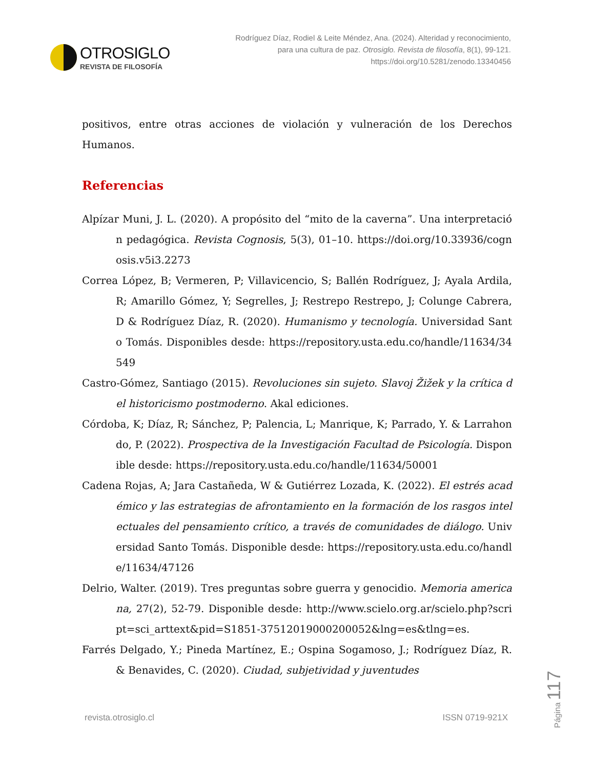OTROSIGLO
REVISTA DE FILOSOFÍA
Rodríguez Díaz, Rodiel & Leite Méndez, Ana. (2024). Alteridad y reconocimiento, para una cultura de paz. Otrosiglo. Revista de filosofía, 8(1), 99-121. https://doi.org/10.5281/zenodo.13340456
positivos, entre otras acciones de violación y vulneración de los Derechos Humanos.
Referencias
Alpízar Muni, J. L. (2020). A propósito del “mito de la caverna”. Una interpretación pedagógica. Revista Cognosis, 5(3), 01–10. https://doi.org/10.33936/cognosis.v5i3.2273
Correa López, B; Vermeren, P; Villavicencio, S; Ballén Rodríguez, J; Ayala Ardila, R; Amarillo Gómez, Y; Segrelles, J; Restrepo Restrepo, J; Colunge Cabrera, D & Rodríguez Díaz, R. (2020). Humanismo y tecnología. Universidad Santo Tomás. Disponibles desde: https://repository.usta.edu.co/handle/11634/34549
Castro-Gómez, Santiago (2015). Revoluciones sin sujeto. Slavoj Žižek y la crítica del historicismo postmoderno. Akal ediciones.
Córdoba, K; Díaz, R; Sánchez, P; Palencia, L; Manrique, K; Parrado, Y. & Larrahondo, P. (2022). Prospectiva de la Investigación Facultad de Psicología. Disponible desde: https://repository.usta.edu.co/handle/11634/50001
Cadena Rojas, A; Jara Castañeda, W & Gutiérrez Lozada, K. (2022). El estrés académico y las estrategias de afrontamiento en la formación de los rasgos intelectuales del pensamiento crítico, a través de comunidades de diálogo. Universidad Santo Tomás. Disponible desde: https://repository.usta.edu.co/handle/11634/47126
Delrio, Walter. (2019). Tres preguntas sobre guerra y genocidio. Memoria americana, 27(2), 52-79. Disponible desde: http://www.scielo.org.ar/scielo.php?script=sci_arttext&pid=S1851-37512019000200052&lng=es&tlng=es.
Farrés Delgado, Y.; Pineda Martínez, E.; Ospina Sogamoso, J.; Rodríguez Díaz, R. & Benavides, C. (2020). Ciudad, subjetividad y juventudes
revista.otrosiglo.cl ISSN 0719-921X
Página 117